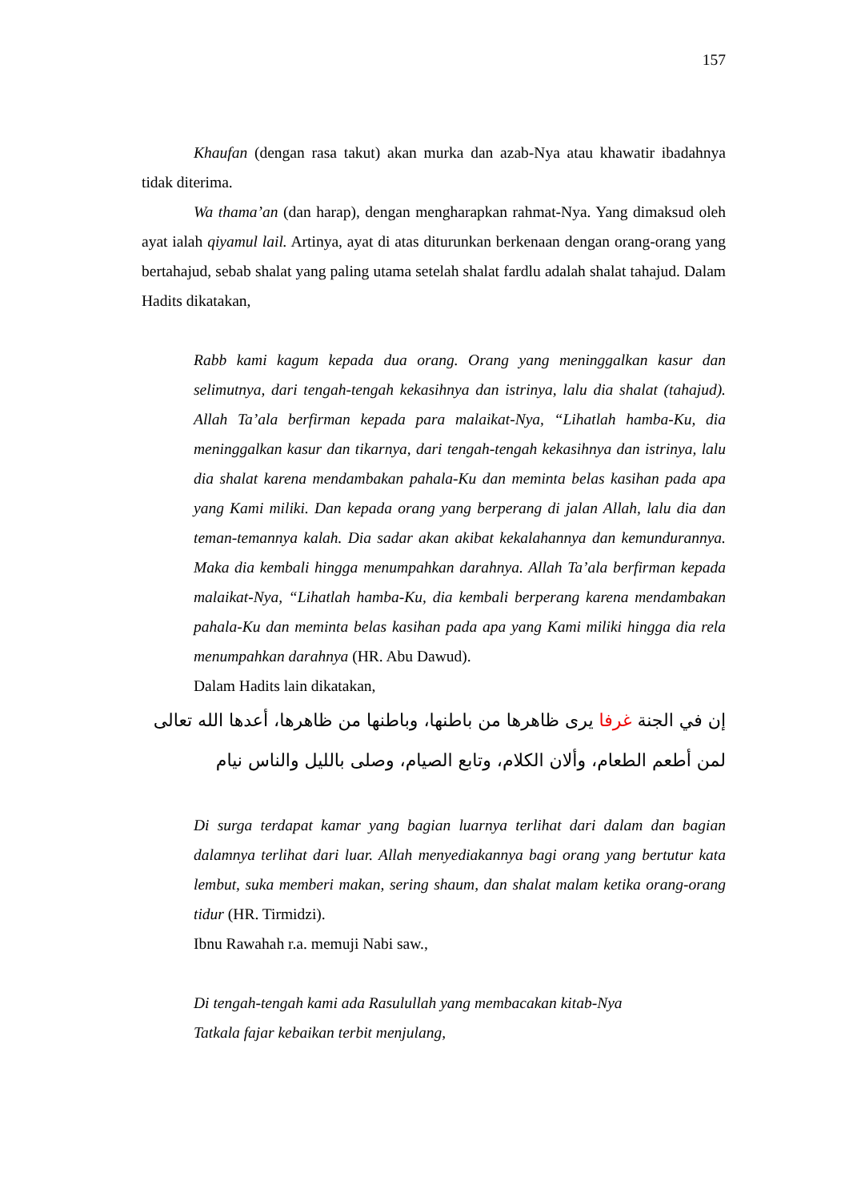157
Khaufan (dengan rasa takut) akan murka dan azab-Nya atau khawatir ibadahnya tidak diterima.
Wa thama’an (dan harap), dengan mengharapkan rahmat-Nya. Yang dimaksud oleh ayat ialah qiyamul lail. Artinya, ayat di atas diturunkan berkenaan dengan orang-orang yang bertahajud, sebab shalat yang paling utama setelah shalat fardlu adalah shalat tahajud. Dalam Hadits dikatakan,
Rabb kami kagum kepada dua orang. Orang yang meninggalkan kasur dan selimutnya, dari tengah-tengah kekasihnya dan istrinya, lalu dia shalat (tahajud). Allah Ta’ala berfirman kepada para malaikat-Nya, “Lihatlah hamba-Ku, dia meninggalkan kasur dan tikarnya, dari tengah-tengah kekasihnya dan istrinya, lalu dia shalat karena mendambakan pahala-Ku dan meminta belas kasihan pada apa yang Kami miliki. Dan kepada orang yang berperang di jalan Allah, lalu dia dan teman-temannya kalah. Dia sadar akan akibat kekalahannya dan kemundurannya. Maka dia kembali hingga menumpahkan darahnya. Allah Ta’ala berfirman kepada malaikat-Nya, “Lihatlah hamba-Ku, dia kembali berperang karena mendambakan pahala-Ku dan meminta belas kasihan pada apa yang Kami miliki hingga dia rela menumpahkan darahnya (HR. Abu Dawud).
Dalam Hadits lain dikatakan,
إن في الجنة غرفا يرى ظاهرها من باطنها، وباطنها من ظاهرها، أعدها الله تعالى لمن أطعم الطعام، وألان الكلام، وتابع الصيام، وصلى بالليل والناس نيام
Di surga terdapat kamar yang bagian luarnya terlihat dari dalam dan bagian dalamnya terlihat dari luar. Allah menyediakannya bagi orang yang bertutur kata lembut, suka memberi makan, sering shaum, dan shalat malam ketika orang-orang tidur (HR. Tirmidzi).
Ibnu Rawahah r.a. memuji Nabi saw.,
Di tengah-tengah kami ada Rasulullah yang membacakan kitab-Nya
Tatkala fajar kebaikan terbit menjulang,